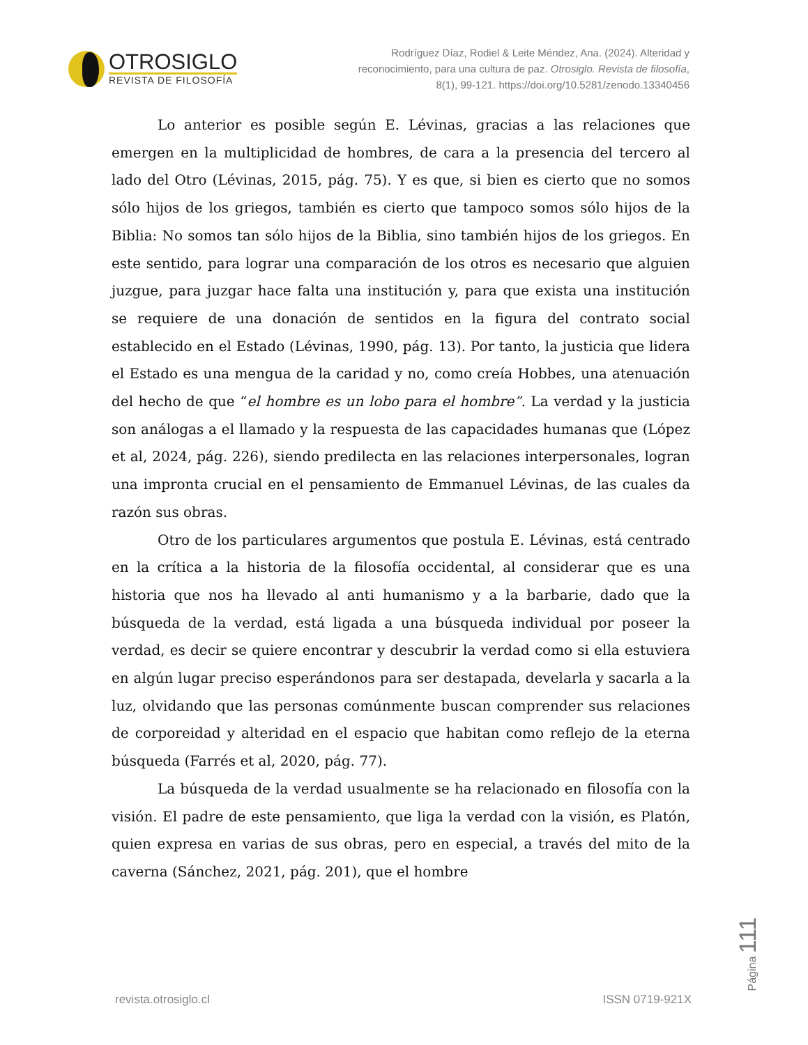OTROSIGLO
REVISTA DE FILOSOFÍA
Rodríguez Díaz, Rodiel & Leite Méndez, Ana. (2024). Alteridad y
reconocimiento, para una cultura de paz. Otrosiglo. Revista de filosofía,
8(1), 99-121. https://doi.org/10.5281/zenodo.13340456
Lo anterior es posible según E. Lévinas, gracias a las relaciones que emergen en la multiplicidad de hombres, de cara a la presencia del tercero al lado del Otro (Lévinas, 2015, pág. 75). Y es que, si bien es cierto que no somos sólo hijos de los griegos, también es cierto que tampoco somos sólo hijos de la Biblia: No somos tan sólo hijos de la Biblia, sino también hijos de los griegos. En este sentido, para lograr una comparación de los otros es necesario que alguien juzgue, para juzgar hace falta una institución y, para que exista una institución se requiere de una donación de sentidos en la figura del contrato social establecido en el Estado (Lévinas, 1990, pág. 13). Por tanto, la justicia que lidera el Estado es una mengua de la caridad y no, como creía Hobbes, una atenuación del hecho de que “el hombre es un lobo para el hombre”. La verdad y la justicia son análogas a el llamado y la respuesta de las capacidades humanas que (López et al, 2024, pág. 226), siendo predilecta en las relaciones interpersonales, logran una impronta crucial en el pensamiento de Emmanuel Lévinas, de las cuales da razón sus obras.
Otro de los particulares argumentos que postula E. Lévinas, está centrado en la crítica a la historia de la filosofía occidental, al considerar que es una historia que nos ha llevado al anti humanismo y a la barbarie, dado que la búsqueda de la verdad, está ligada a una búsqueda individual por poseer la verdad, es decir se quiere encontrar y descubrir la verdad como si ella estuviera en algún lugar preciso esperándonos para ser destapada, develarla y sacarla a la luz, olvidando que las personas comúnmente buscan comprender sus relaciones de corporeidad y alteridad en el espacio que habitan como reflejo de la eterna búsqueda (Farrés et al, 2020, pág. 77).
La búsqueda de la verdad usualmente se ha relacionado en filosofía con la visión. El padre de este pensamiento, que liga la verdad con la visión, es Platón, quien expresa en varias de sus obras, pero en especial, a través del mito de la caverna (Sánchez, 2021, pág. 201), que el hombre
revista.otrosiglo.cl ISSN 0719-921X
Página 111